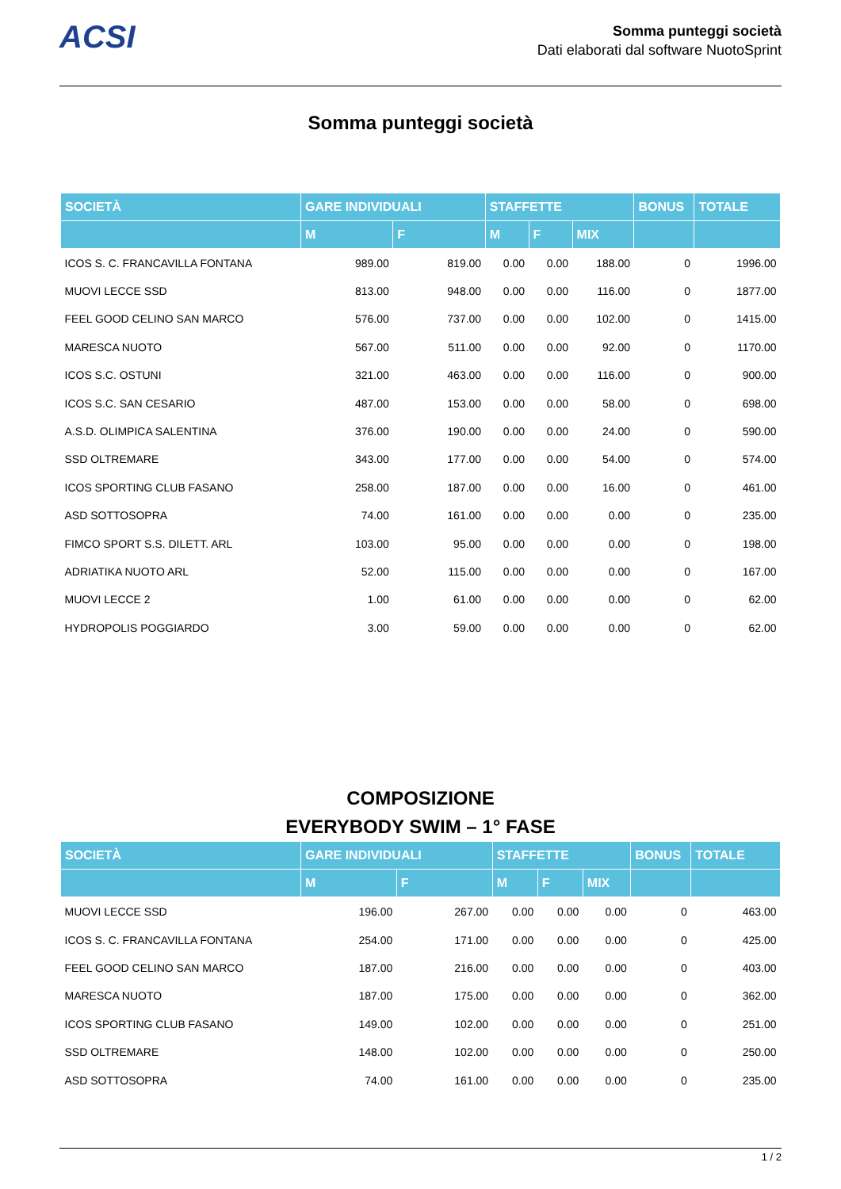ACSI
Somma punteggi società
Dati elaborati dal software NuotoSprint
Somma punteggi società
| SOCIETÀ | GARE INDIVIDUALI | | STAFFETTE | | | BONUS | TOTALE |
| --- | --- | --- | --- | --- | --- | --- | --- |
| | M | F | M | F | MIX | | |
| ICOS S. C. FRANCAVILLA FONTANA | 989.00 | 819.00 | 0.00 | 0.00 | 188.00 | 0 | 1996.00 |
| MUOVI LECCE SSD | 813.00 | 948.00 | 0.00 | 0.00 | 116.00 | 0 | 1877.00 |
| FEEL GOOD CELINO SAN MARCO | 576.00 | 737.00 | 0.00 | 0.00 | 102.00 | 0 | 1415.00 |
| MARESCA NUOTO | 567.00 | 511.00 | 0.00 | 0.00 | 92.00 | 0 | 1170.00 |
| ICOS S.C. OSTUNI | 321.00 | 463.00 | 0.00 | 0.00 | 116.00 | 0 | 900.00 |
| ICOS S.C. SAN CESARIO | 487.00 | 153.00 | 0.00 | 0.00 | 58.00 | 0 | 698.00 |
| A.S.D. OLIMPICA SALENTINA | 376.00 | 190.00 | 0.00 | 0.00 | 24.00 | 0 | 590.00 |
| SSD OLTREMARE | 343.00 | 177.00 | 0.00 | 0.00 | 54.00 | 0 | 574.00 |
| ICOS SPORTING CLUB FASANO | 258.00 | 187.00 | 0.00 | 0.00 | 16.00 | 0 | 461.00 |
| ASD SOTTOSOPRA | 74.00 | 161.00 | 0.00 | 0.00 | 0.00 | 0 | 235.00 |
| FIMCO SPORT S.S. DILETT. ARL | 103.00 | 95.00 | 0.00 | 0.00 | 0.00 | 0 | 198.00 |
| ADRIATIKA NUOTO ARL | 52.00 | 115.00 | 0.00 | 0.00 | 0.00 | 0 | 167.00 |
| MUOVI LECCE 2 | 1.00 | 61.00 | 0.00 | 0.00 | 0.00 | 0 | 62.00 |
| HYDROPOLIS POGGIARDO | 3.00 | 59.00 | 0.00 | 0.00 | 0.00 | 0 | 62.00 |
COMPOSIZIONE
EVERYBODY SWIM – 1° FASE
| SOCIETÀ | GARE INDIVIDUALI | | STAFFETTE | | | BONUS | TOTALE |
| --- | --- | --- | --- | --- | --- | --- | --- |
| | M | F | M | F | MIX | | |
| MUOVI LECCE SSD | 196.00 | 267.00 | 0.00 | 0.00 | 0.00 | 0 | 463.00 |
| ICOS S. C. FRANCAVILLA FONTANA | 254.00 | 171.00 | 0.00 | 0.00 | 0.00 | 0 | 425.00 |
| FEEL GOOD CELINO SAN MARCO | 187.00 | 216.00 | 0.00 | 0.00 | 0.00 | 0 | 403.00 |
| MARESCA NUOTO | 187.00 | 175.00 | 0.00 | 0.00 | 0.00 | 0 | 362.00 |
| ICOS SPORTING CLUB FASANO | 149.00 | 102.00 | 0.00 | 0.00 | 0.00 | 0 | 251.00 |
| SSD OLTREMARE | 148.00 | 102.00 | 0.00 | 0.00 | 0.00 | 0 | 250.00 |
| ASD SOTTOSOPRA | 74.00 | 161.00 | 0.00 | 0.00 | 0.00 | 0 | 235.00 |
1 / 2